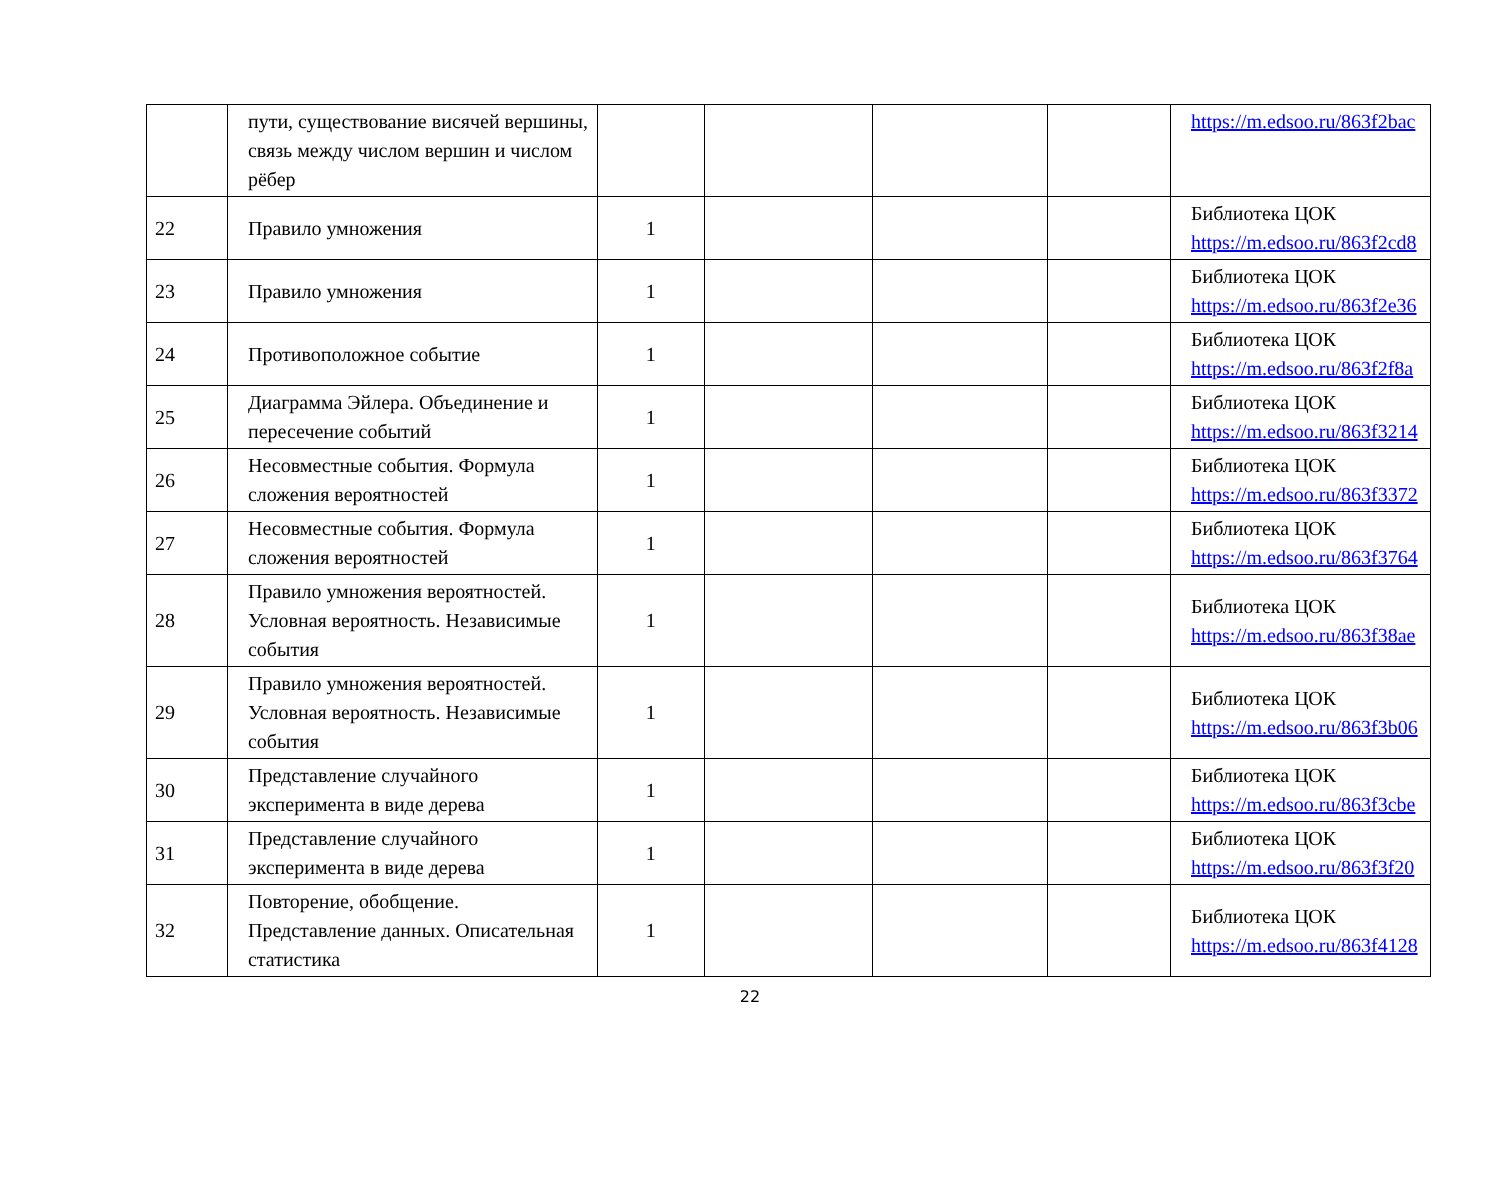| | пути, существование висячей вершины, связь между числом вершин и числом рёбер | | | | | https://m.edsoo.ru/863f2bac |
| 22 | Правило умножения | 1 | | | | Библиотека ЦОК https://m.edsoo.ru/863f2cd8 |
| 23 | Правило умножения | 1 | | | | Библиотека ЦОК https://m.edsoo.ru/863f2e36 |
| 24 | Противоположное событие | 1 | | | | Библиотека ЦОК https://m.edsoo.ru/863f2f8a |
| 25 | Диаграмма Эйлера. Объединение и пересечение событий | 1 | | | | Библиотека ЦОК https://m.edsoo.ru/863f3214 |
| 26 | Несовместные события. Формула сложения вероятностей | 1 | | | | Библиотека ЦОК https://m.edsoo.ru/863f3372 |
| 27 | Несовместные события. Формула сложения вероятностей | 1 | | | | Библиотека ЦОК https://m.edsoo.ru/863f3764 |
| 28 | Правило умножения вероятностей. Условная вероятность. Независимые события | 1 | | | | Библиотека ЦОК https://m.edsoo.ru/863f38ae |
| 29 | Правило умножения вероятностей. Условная вероятность. Независимые события | 1 | | | | Библиотека ЦОК https://m.edsoo.ru/863f3b06 |
| 30 | Представление случайного эксперимента в виде дерева | 1 | | | | Библиотека ЦОК https://m.edsoo.ru/863f3cbe |
| 31 | Представление случайного эксперимента в виде дерева | 1 | | | | Библиотека ЦОК https://m.edsoo.ru/863f3f20 |
| 32 | Повторение, обобщение. Представление данных. Описательная статистика | 1 | | | | Библиотека ЦОК https://m.edsoo.ru/863f4128 |
22